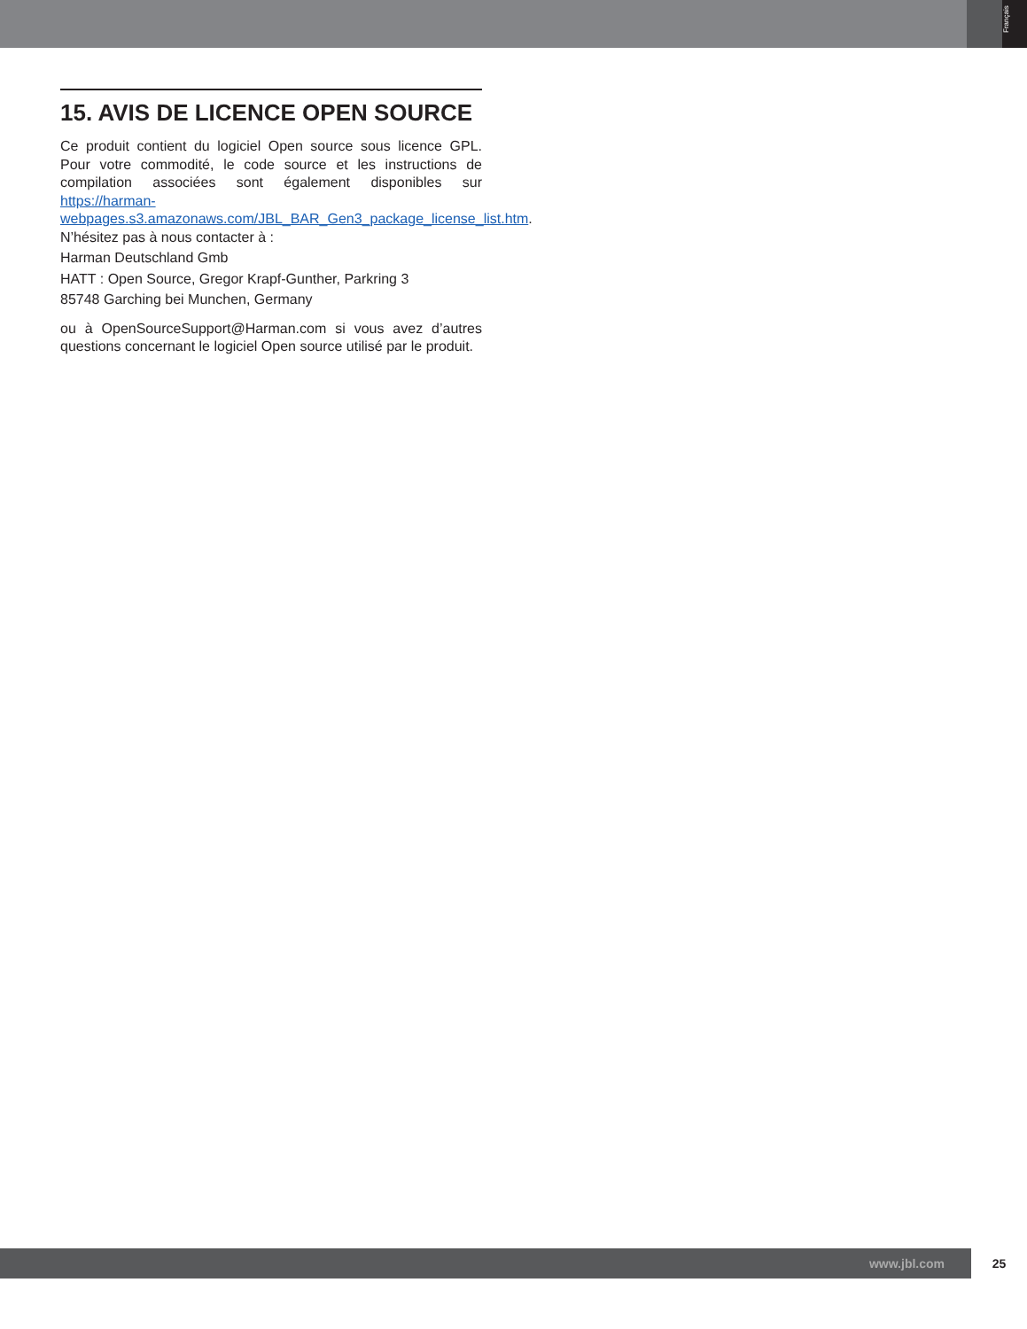Français
15. AVIS DE LICENCE OPEN SOURCE
Ce produit contient du logiciel Open source sous licence GPL. Pour votre commodité, le code source et les instructions de compilation associées sont également disponibles sur https://harman-webpages.s3.amazonaws.com/JBL_BAR_Gen3_package_license_list.htm. N’hésitez pas à nous contacter à :
Harman Deutschland Gmb
HATT : Open Source, Gregor Krapf-Gunther, Parkring 3
85748 Garching bei Munchen, Germany
ou à OpenSourceSupport@Harman.com si vous avez d’autres questions concernant le logiciel Open source utilisé par le produit.
www.jbl.com 25